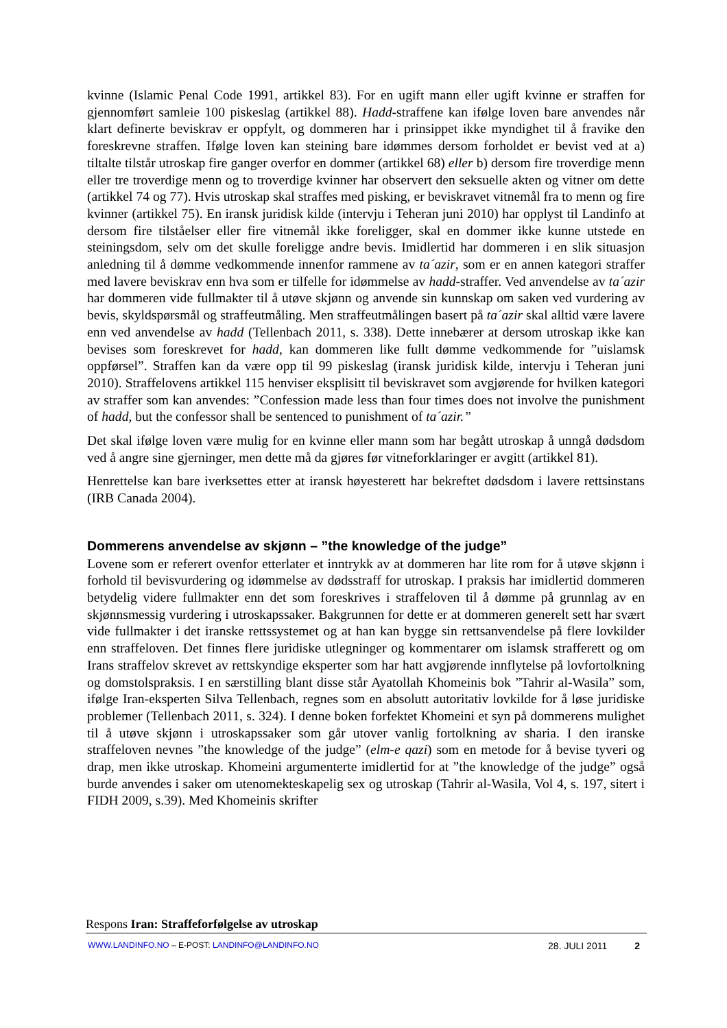kvinne (Islamic Penal Code 1991, artikkel 83). For en ugift mann eller ugift kvinne er straffen for gjennomført samleie 100 piskeslag (artikkel 88). Hadd-straffene kan ifølge loven bare anvendes når klart definerte beviskrav er oppfylt, og dommeren har i prinsippet ikke myndighet til å fravike den foreskrevne straffen. Ifølge loven kan steining bare idømmes dersom forholdet er bevist ved at a) tiltalte tilstår utroskap fire ganger overfor en dommer (artikkel 68) eller b) dersom fire troverdige menn eller tre troverdige menn og to troverdige kvinner har observert den seksuelle akten og vitner om dette (artikkel 74 og 77). Hvis utroskap skal straffes med pisking, er beviskravet vitnemål fra to menn og fire kvinner (artikkel 75). En iransk juridisk kilde (intervju i Teheran juni 2010) har opplyst til Landinfo at dersom fire tilståelser eller fire vitnemål ikke foreligger, skal en dommer ikke kunne utstede en steiningsdom, selv om det skulle foreligge andre bevis. Imidlertid har dommeren i en slik situasjon anledning til å dømme vedkommende innenfor rammene av ta´azir, som er en annen kategori straffer med lavere beviskrav enn hva som er tilfelle for idømmelse av hadd-straffer. Ved anvendelse av ta´azir har dommeren vide fullmakter til å utøve skjønn og anvende sin kunnskap om saken ved vurdering av bevis, skyldspørsmål og straffeutmåling. Men straffeutmålingen basert på ta´azir skal alltid være lavere enn ved anvendelse av hadd (Tellenbach 2011, s. 338). Dette innebærer at dersom utroskap ikke kan bevises som foreskrevet for hadd, kan dommeren like fullt dømme vedkommende for ”uislamsk oppførsel”. Straffen kan da være opp til 99 piskeslag (iransk juridisk kilde, intervju i Teheran juni 2010). Straffelovens artikkel 115 henviser eksplisitt til beviskravet som avgjørende for hvilken kategori av straffer som kan anvendes: ”Confession made less than four times does not involve the punishment of hadd, but the confessor shall be sentenced to punishment of ta´azir.”
Det skal ifølge loven være mulig for en kvinne eller mann som har begått utroskap å unngå dødsdom ved å angre sine gjerninger, men dette må da gjøres før vitneforklaringer er avgitt (artikkel 81).
Henrettelse kan bare iverksettes etter at iransk høyesterett har bekreftet dødsdom i lavere rettsinstans (IRB Canada 2004).
Dommerens anvendelse av skjønn – ”the knowledge of the judge”
Lovene som er referert ovenfor etterlater et inntrykk av at dommeren har lite rom for å utøve skjønn i forhold til bevisvurdering og idømmelse av dødsstraff for utroskap. I praksis har imidlertid dommeren betydelig videre fullmakter enn det som foreskrives i straffeloven til å dømme på grunnlag av en skjønnsmessig vurdering i utroskapssaker. Bakgrunnen for dette er at dommeren generelt sett har svært vide fullmakter i det iranske rettssystemet og at han kan bygge sin rettsanvendelse på flere lovkilder enn straffeloven. Det finnes flere juridiske utlegninger og kommentarer om islamsk strafferett og om Irans straffelov skrevet av rettskyndige eksperter som har hatt avgjørende innflytelse på lovfortolkning og domstolspraksis. I en særstilling blant disse står Ayatollah Khomeinis bok ”Tahrir al-Wasila” som, ifølge Iran-eksperten Silva Tellenbach, regnes som en absolutt autoritativ lovkilde for å løse juridiske problemer (Tellenbach 2011, s. 324). I denne boken forfektet Khomeini et syn på dommerens mulighet til å utøve skjønn i utroskapssaker som går utover vanlig fortolkning av sharia. I den iranske straffeloven nevnes ”the knowledge of the judge” (elm-e qazi) som en metode for å bevise tyveri og drap, men ikke utroskap. Khomeini argumenterte imidlertid for at ”the knowledge of the judge” også burde anvendes i saker om utenomekteskapelig sex og utroskap (Tahrir al-Wasila, Vol 4, s. 197, sitert i FIDH 2009, s.39). Med Khomeinis skrifter
Respons Iran: Straffeforfølgelse av utroskap
WWW.LANDINFO.NO – E-POST: LANDINFO@LANDINFO.NO 28. JULI 2011 2